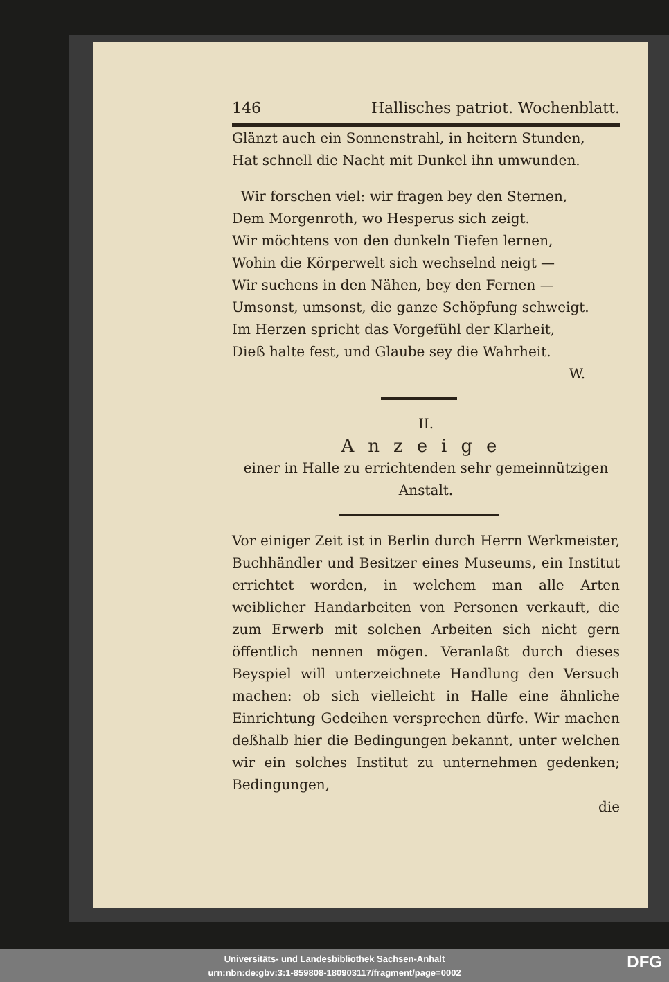146 Hallisches patriot. Wochenblatt.
Glänzt auch ein Sonnenstrahl, in heitern Stunden,
Hat schnell die Nacht mit Dunkel ihn umwunden.
Wir forschen viel: wir fragen bey den Sternen,
Dem Morgenroth, wo Hesperus sich zeigt.
Wir möchtens von den dunkeln Tiefen lernen,
Wohin die Körperwelt sich wechselnd neigt —
Wir suchens in den Nähen, bey den Fernen —
Umsonst, umsonst, die ganze Schöpfung schweigt.
Im Herzen spricht das Vorgefühl der Klarheit,
Dieß halte fest, und Glaube sey die Wahrheit.
W.
II.
Anzeige
einer in Halle zu errichtenden sehr gemeinnützigen Anstalt.
Vor einiger Zeit ist in Berlin durch Herrn Werkmeister, Buchhändler und Besitzer eines Museums, ein Institut errichtet worden, in welchem man alle Arten weiblicher Handarbeiten von Personen verkauft, die zum Erwerb mit solchen Arbeiten sich nicht gern öffentlich nennen mögen. Veranlaßt durch dieses Beyspiel will unterzeichnete Handlung den Versuch machen: ob sich vielleicht in Halle eine ähnliche Einrichtung Gedeihen versprechen dürfe. Wir machen deßhalb hier die Bedingungen bekannt, unter welchen wir ein solches Institut zu unternehmen gedenken; Bedingungen,
die
Universitäts- und Landesbibliothek Sachsen-Anhalt
urn:nbn:de:gbv:3:1-859808-180903117/fragment/page=0002
DFG